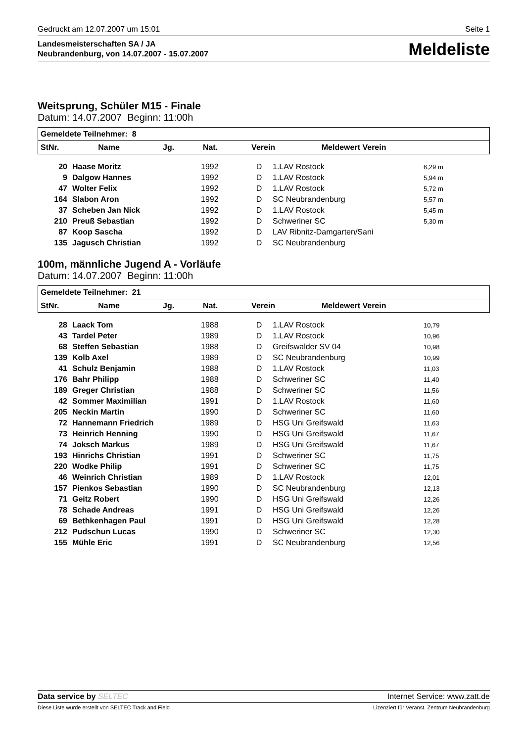Gedruckt am 12.07.2007 um 15:01 Seite 1
Landesmeisterschaften SA / JA
Neubrandenburg, von 14.07.2007 - 15.07.2007
Meldeliste
Weitsprung, Schüler M15 - Finale
Datum: 14.07.2007 Beginn: 11:00h
| Gemeldete Teilnehmer: 8 | | | | | |
| --- | --- | --- | --- | --- | --- |
| StNr. | Name | Jg. | Nat. | Verein | Meldewert Verein |
| 20 | Haase Moritz | 1992 | D | 1.LAV Rostock | 6,29 m |
| 9 | Dalgow Hannes | 1992 | D | 1.LAV Rostock | 5,94 m |
| 47 | Wolter Felix | 1992 | D | 1.LAV Rostock | 5,72 m |
| 164 | Slabon Aron | 1992 | D | SC Neubrandenburg | 5,57 m |
| 37 | Scheben Jan Nick | 1992 | D | 1.LAV Rostock | 5,45 m |
| 210 | Preuß Sebastian | 1992 | D | Schweriner SC | 5,30 m |
| 87 | Koop Sascha | 1992 | D | LAV Ribnitz-Damgarten/Sani | |
| 135 | Jagusch Christian | 1992 | D | SC Neubrandenburg | |
100m, männliche Jugend A - Vorläufe
Datum: 14.07.2007 Beginn: 11:00h
| Gemeldete Teilnehmer: 21 | | | | | |
| --- | --- | --- | --- | --- | --- |
| StNr. | Name | Jg. | Nat. | Verein | Meldewert Verein |
| 28 | Laack Tom | 1988 | D | 1.LAV Rostock | 10,79 |
| 43 | Tardel Peter | 1989 | D | 1.LAV Rostock | 10,96 |
| 68 | Steffen Sebastian | 1988 | D | Greifswalder SV 04 | 10,98 |
| 139 | Kolb Axel | 1989 | D | SC Neubrandenburg | 10,99 |
| 41 | Schulz Benjamin | 1988 | D | 1.LAV Rostock | 11,03 |
| 176 | Bahr Philipp | 1988 | D | Schweriner SC | 11,40 |
| 189 | Greger Christian | 1988 | D | Schweriner SC | 11,56 |
| 42 | Sommer Maximilian | 1991 | D | 1.LAV Rostock | 11,60 |
| 205 | Neckin Martin | 1990 | D | Schweriner SC | 11,60 |
| 72 | Hannemann Friedrich | 1989 | D | HSG Uni Greifswald | 11,63 |
| 73 | Heinrich Henning | 1990 | D | HSG Uni Greifswald | 11,67 |
| 74 | Joksch Markus | 1989 | D | HSG Uni Greifswald | 11,67 |
| 193 | Hinrichs Christian | 1991 | D | Schweriner SC | 11,75 |
| 220 | Wodke Philip | 1991 | D | Schweriner SC | 11,75 |
| 46 | Weinrich Christian | 1989 | D | 1.LAV Rostock | 12,01 |
| 157 | Pienkos Sebastian | 1990 | D | SC Neubrandenburg | 12,13 |
| 71 | Geitz Robert | 1990 | D | HSG Uni Greifswald | 12,26 |
| 78 | Schade Andreas | 1991 | D | HSG Uni Greifswald | 12,26 |
| 69 | Bethkenhagen Paul | 1991 | D | HSG Uni Greifswald | 12,28 |
| 212 | Pudschun Lucas | 1990 | D | Schweriner SC | 12,30 |
| 155 | Mühle Eric | 1991 | D | SC Neubrandenburg | 12,56 |
Data service by SELTEC Internet Service: www.zatt.de
Diese Liste wurde erstellt von SELTEC Track and Field Lizenziert für Veranst. Zentrum Neubrandenburg